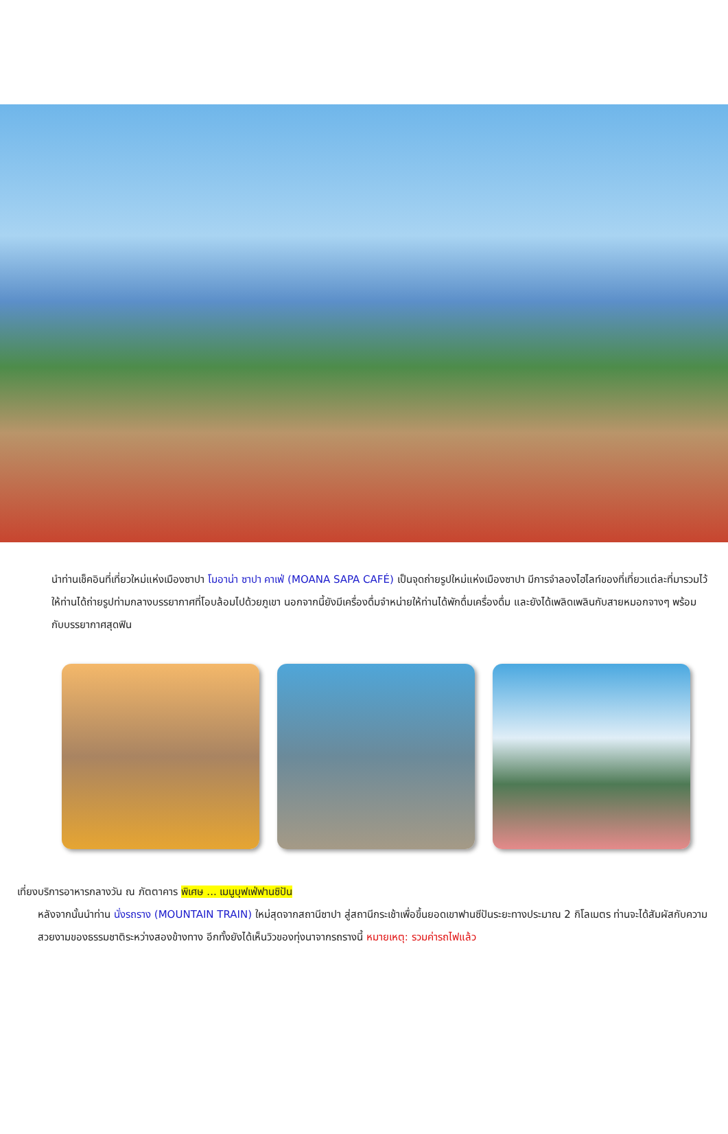นำท่านเช็คอินที่เที่ยวใหม่แห่งเมืองซาปา โมอาน่า ซาปา คาเฟ่ (MOANA SAPA CAFÉ) เป็นจุดถ่ายรูปใหม่แห่งเมืองซาปา มีการจำลองไฮไลท์ของที่เที่ยวแต่ละที่มารวมไว้ให้ท่านได้ถ่ายรูปท่ามกลางบรรยากาศที่โอบล้อมไปด้วยภูเขา นอกจากนี้ยังมีเครื่องดื่มจำหน่ายให้ท่านได้พักดื่มเครื่องดื่ม และยังได้เพลิดเพลินกับสายหมอกจางๆ พร้อมกับบรรยากาศสุดฟิน
เที่ยง
บริการอาหารกลางวัน ณ ภัตตาคาร พิเศษ ... เมนูบุฟเฟ่ฟานซิปัน
หลังจากนั้นนำท่าน นั่งรถราง (MOUNTAIN TRAIN) ใหม่สุดจากสถานีซาปา สู่สถานีกระเช้าเพื่อขึ้นยอดเขาฟานซีปันระยะทางประมาณ 2 กิโลเมตร ท่านจะได้สัมผัสกับความสวยงามของธรรมชาติระหว่างสองข้างทาง อีกทั้งยังได้เห็นวิวของทุ่งนาจากรถรางนี้ หมายเหตุ: รวมค่ารถไฟแล้ว